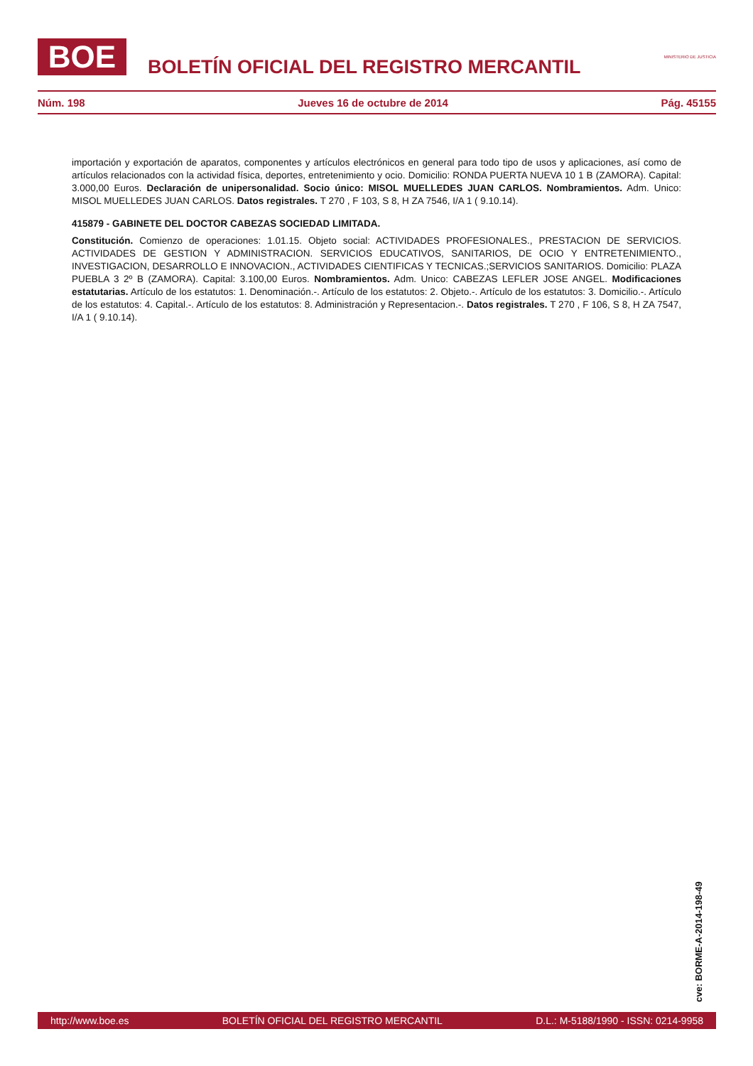BOE
BOLETÍN OFICIAL DEL REGISTRO MERCANTIL
MINISTERIO DE JUSTICIA
Núm. 198 Jueves 16 de octubre de 2014 Pág. 45155
importación y exportación de aparatos, componentes y artículos electrónicos en general para todo tipo de usos y aplicaciones, así como de artículos relacionados con la actividad física, deportes, entretenimiento y ocio. Domicilio: RONDA PUERTA NUEVA 10 1 B (ZAMORA). Capital: 3.000,00 Euros. Declaración de unipersonalidad. Socio único: MISOL MUELLEDES JUAN CARLOS. Nombramientos. Adm. Unico: MISOL MUELLEDES JUAN CARLOS. Datos registrales. T 270 , F 103, S 8, H ZA 7546, I/A 1 ( 9.10.14).
415879 - GABINETE DEL DOCTOR CABEZAS SOCIEDAD LIMITADA.
Constitución. Comienzo de operaciones: 1.01.15. Objeto social: ACTIVIDADES PROFESIONALES., PRESTACION DE SERVICIOS. ACTIVIDADES DE GESTION Y ADMINISTRACION. SERVICIOS EDUCATIVOS, SANITARIOS, DE OCIO Y ENTRETENIMIENTO., INVESTIGACION, DESARROLLO E INNOVACION., ACTIVIDADES CIENTIFICAS Y TECNICAS.;SERVICIOS SANITARIOS. Domicilio: PLAZA PUEBLA 3 2º B (ZAMORA). Capital: 3.100,00 Euros. Nombramientos. Adm. Unico: CABEZAS LEFLER JOSE ANGEL. Modificaciones estatutarias. Artículo de los estatutos: 1. Denominación.-. Artículo de los estatutos: 2. Objeto.-. Artículo de los estatutos: 3. Domicilio.-. Artículo de los estatutos: 4. Capital.-. Artículo de los estatutos: 8. Administración y Representacion.-. Datos registrales. T 270 , F 106, S 8, H ZA 7547, I/A 1 ( 9.10.14).
cve: BORME-A-2014-198-49
http://www.boe.es BOLETÍN OFICIAL DEL REGISTRO MERCANTIL D.L.: M-5188/1990 - ISSN: 0214-9958